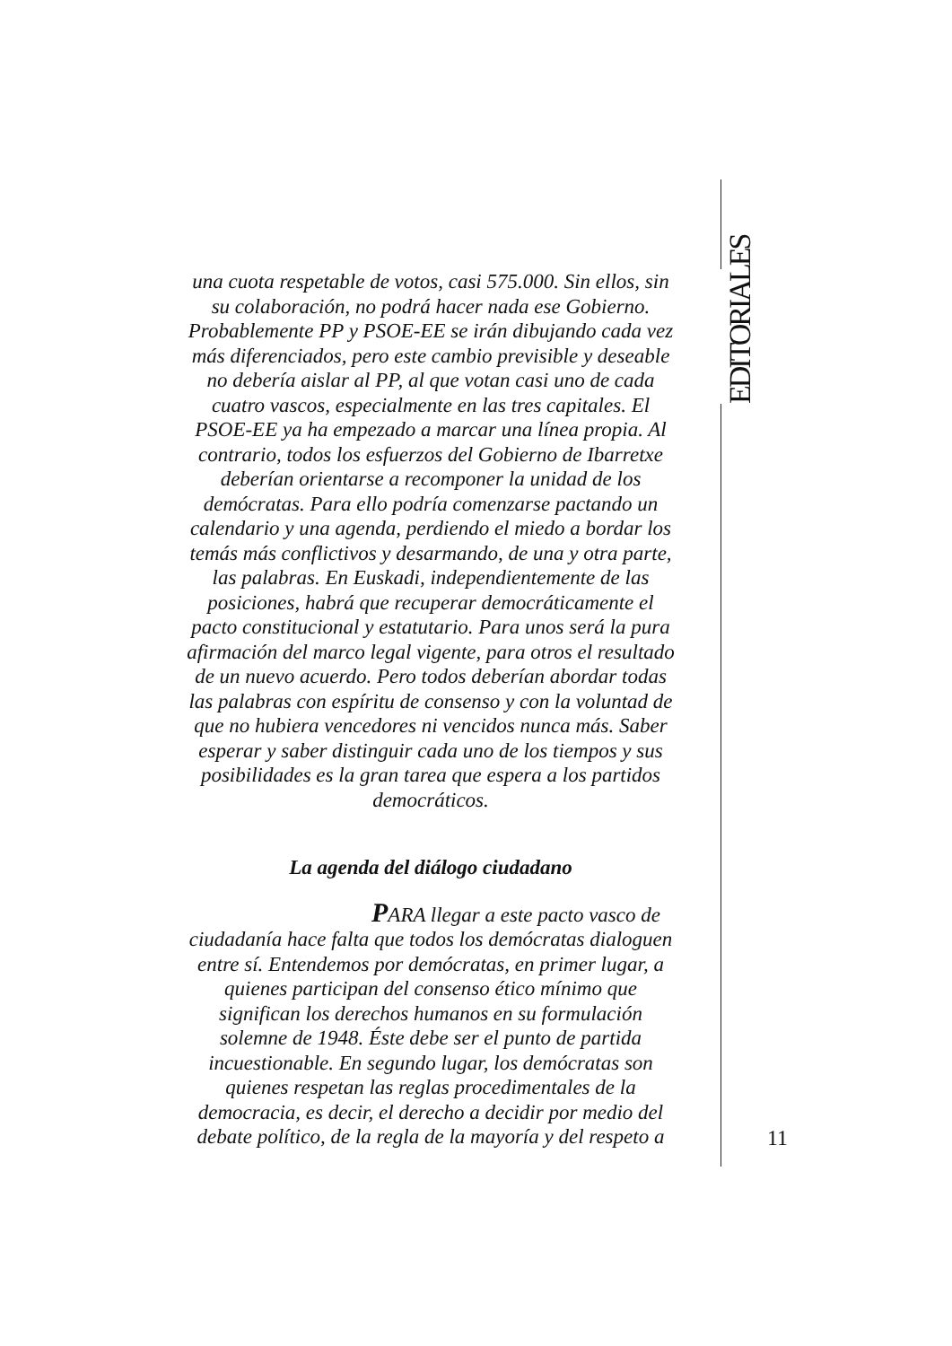EDITORIALES
una cuota respetable de votos, casi 575.000. Sin ellos, sin su colaboración, no podrá hacer nada ese Gobierno. Probablemente PP y PSOE-EE se irán dibujando cada vez más diferenciados, pero este cambio previsible y deseable no debería aislar al PP, al que votan casi uno de cada cuatro vascos, especialmente en las tres capitales. El PSOE-EE ya ha empezado a marcar una línea propia. Al contrario, todos los esfuerzos del Gobierno de Ibarretxe deberían orientarse a recomponer la unidad de los demócratas. Para ello podría comenzarse pactando un calendario y una agenda, perdiendo el miedo a bordar los temás más conflictivos y desarmando, de una y otra parte, las palabras. En Euskadi, independientemente de las posiciones, habrá que recuperar democráticamente el pacto constitucional y estatutario. Para unos será la pura afirmación del marco legal vigente, para otros el resultado de un nuevo acuerdo. Pero todos deberían abordar todas las palabras con espíritu de consenso y con la voluntad de que no hubiera vencedores ni vencidos nunca más. Saber esperar y saber distinguir cada uno de los tiempos y sus posibilidades es la gran tarea que espera a los partidos democráticos.
La agenda del diálogo ciudadano
PARA llegar a este pacto vasco de ciudadanía hace falta que todos los demócratas dialoguen entre sí. Entendemos por demócratas, en primer lugar, a quienes participan del consenso ético mínimo que significan los derechos humanos en su formulación solemne de 1948. Éste debe ser el punto de partida incuestionable. En segundo lugar, los demócratas son quienes respetan las reglas procedimentales de la democracia, es decir, el derecho a decidir por medio del debate político, de la regla de la mayoría y del respeto a
11